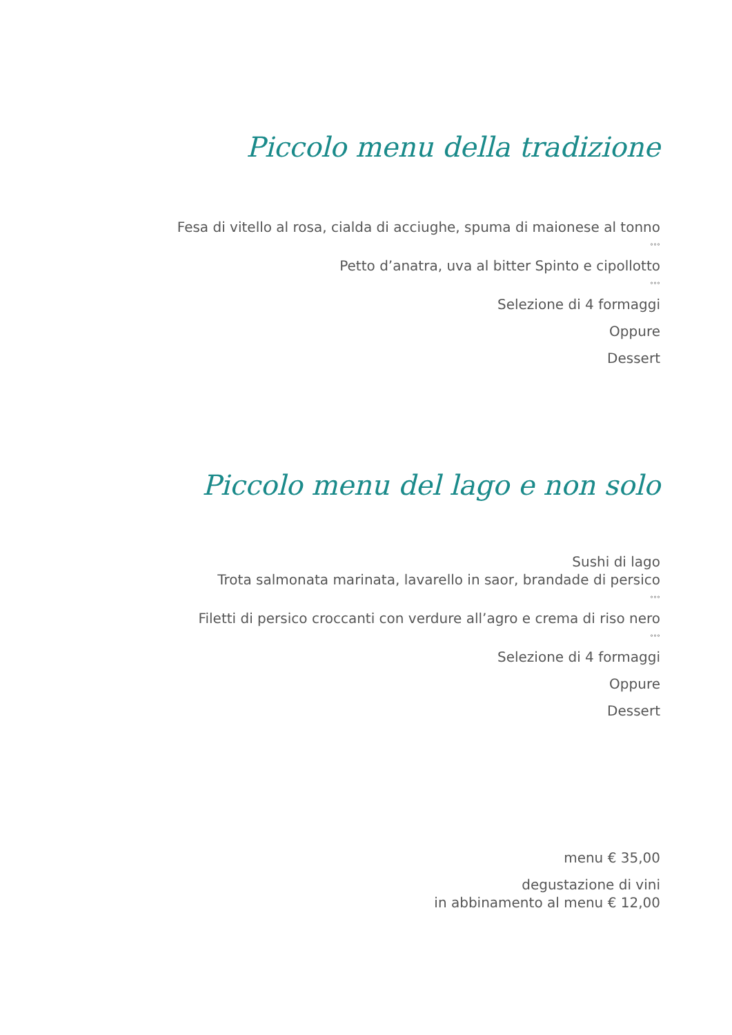Piccolo menu della tradizione
Fesa di vitello al rosa, cialda di acciughe, spuma di maionese al tonno
°°°
Petto d’anatra, uva al bitter Spinto e cipollotto
°°°
Selezione di 4 formaggi
Oppure
Dessert
Piccolo menu del lago e non solo
Sushi di lago
Trota salmonata marinata, lavarello in saor, brandade di persico
°°°
Filetti di persico croccanti con verdure all’agro e crema di riso nero
°°°
Selezione di 4 formaggi
Oppure
Dessert
menu € 35,00
degustazione di vini
in abbinamento al menu € 12,00